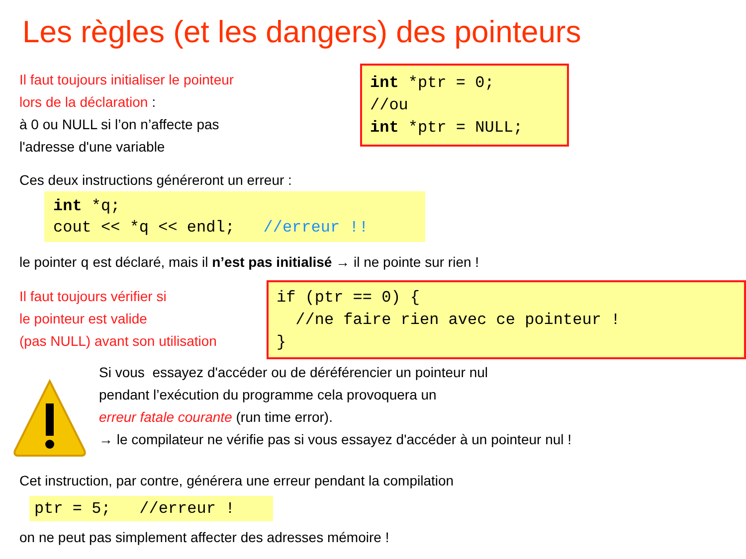Les règles (et les dangers) des pointeurs
Il faut toujours initialiser le pointeur
lors de la déclaration :
à 0 ou NULL si l’on n’affecte pas
l'adresse d'une variable
int *ptr = 0;
//ou
int *ptr = NULL;
Ces deux instructions généreront un erreur :
int *q;
cout << *q << endl; //erreur !!
le pointer q est déclaré, mais il n’est pas initialisé → il ne pointe sur rien !
Il faut toujours vérifier si
le pointeur est valide
(pas NULL) avant son utilisation
if (ptr == 0) {
//ne faire rien avec ce pointeur !
}
Si vous essayez d'accéder ou de déréférencier un pointeur nul
pendant l’exécution du programme cela provoquera un
erreur fatale courante (run time error).
→ le compilateur ne vérifie pas si vous essayez d'accéder à un pointeur nul !
Cet instruction, par contre, générera une erreur pendant la compilation
ptr = 5; //erreur !
on ne peut pas simplement affecter des adresses mémoire !